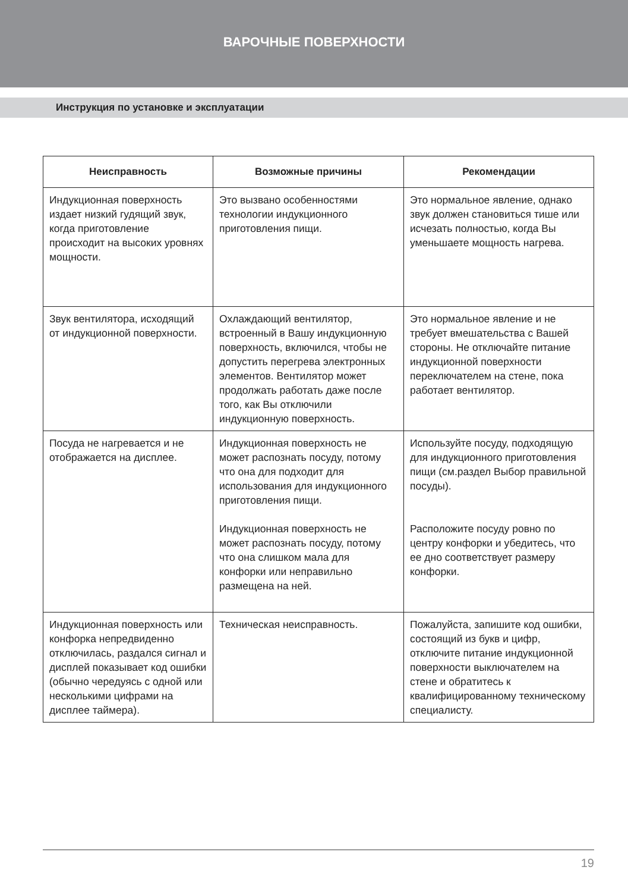ВАРОЧНЫЕ ПОВЕРХНОСТИ
Инструкция по установке и эксплуатации
| Неисправность | Возможные причины | Рекомендации |
| --- | --- | --- |
| Индукционная поверхность издает низкий гудящий звук, когда приготовление происходит на высоких уровнях мощности. | Это вызвано особенностями технологии индукционного приготовления пищи. | Это нормальное явление, однако звук должен становиться тише или исчезать полностью, когда Вы уменьшаете мощность нагрева. |
| Звук вентилятора, исходящий от индукционной поверхности. | Охлаждающий вентилятор, встроенный в Вашу индукционную поверхность, включился, чтобы не допустить перегрева электронных элементов. Вентилятор может продолжать работать даже после того, как Вы отключили индукционную поверхность. | Это нормальное явление и не требует вмешательства с Вашей стороны. Не отключайте питание индукционной поверхности переключателем на стене, пока работает вентилятор. |
| Посуда не нагревается и не отображается на дисплее. | Индукционная поверхность не может распознать посуду, потому что она для подходит для использования для индукционного приготовления пищи. Индукционная поверхность не может распознать посуду, потому что она слишком мала для конфорки или неправильно размещена на ней. | Используйте посуду, подходящую для индукционного приготовления пищи (см.раздел Выбор правильной посуды). Расположите посуду ровно по центру конфорки и убедитесь, что ее дно соответствует размеру конфорки. |
| Индукционная поверхность или конфорка непредвиденно отключилась, раздался сигнал и дисплей показывает код ошибки (обычно чередуясь с одной или несколькими цифрами на дисплее таймера). | Техническая неисправность. | Пожалуйста, запишите код ошибки, состоящий из букв и цифр, отключите питание индукционной поверхности выключателем на стене и обратитесь к квалифицированному техническому специалисту. |
19